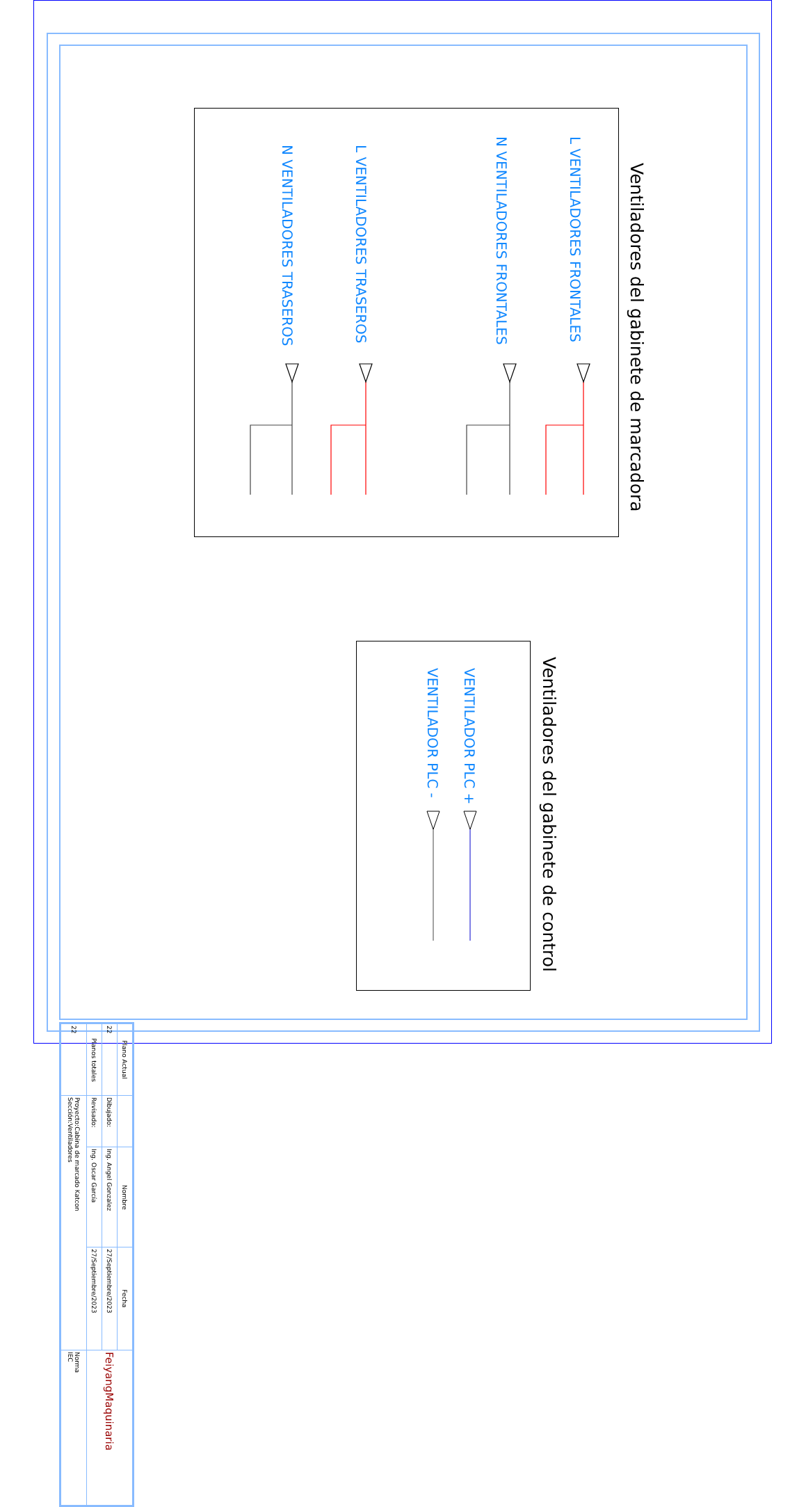Ventiladores del gabinete de marcadora
L VENTILADORES FRONTALES
N VENTILADORES FRONTALES
L VENTILADORES TRASEROS
N VENTILADORES TRASEROS
Ventiladores del gabinete de control
VENTILADOR PLC +
VENTILADOR PLC -
| Plano Actual | | Nombre | Fecha | FeiyangMaquinaria |
| 22 | Dibujado: | Ing. Angel Gonzalez | 27/Septiembre/2023 | |
| Planos totales | Revisado: | Ing. Oscar García | 27/Septiembre/2023 | |
| 22 | Proyecto:Cabina de marcado Katcon Sección:Ventiladores | | | Norma IEC |